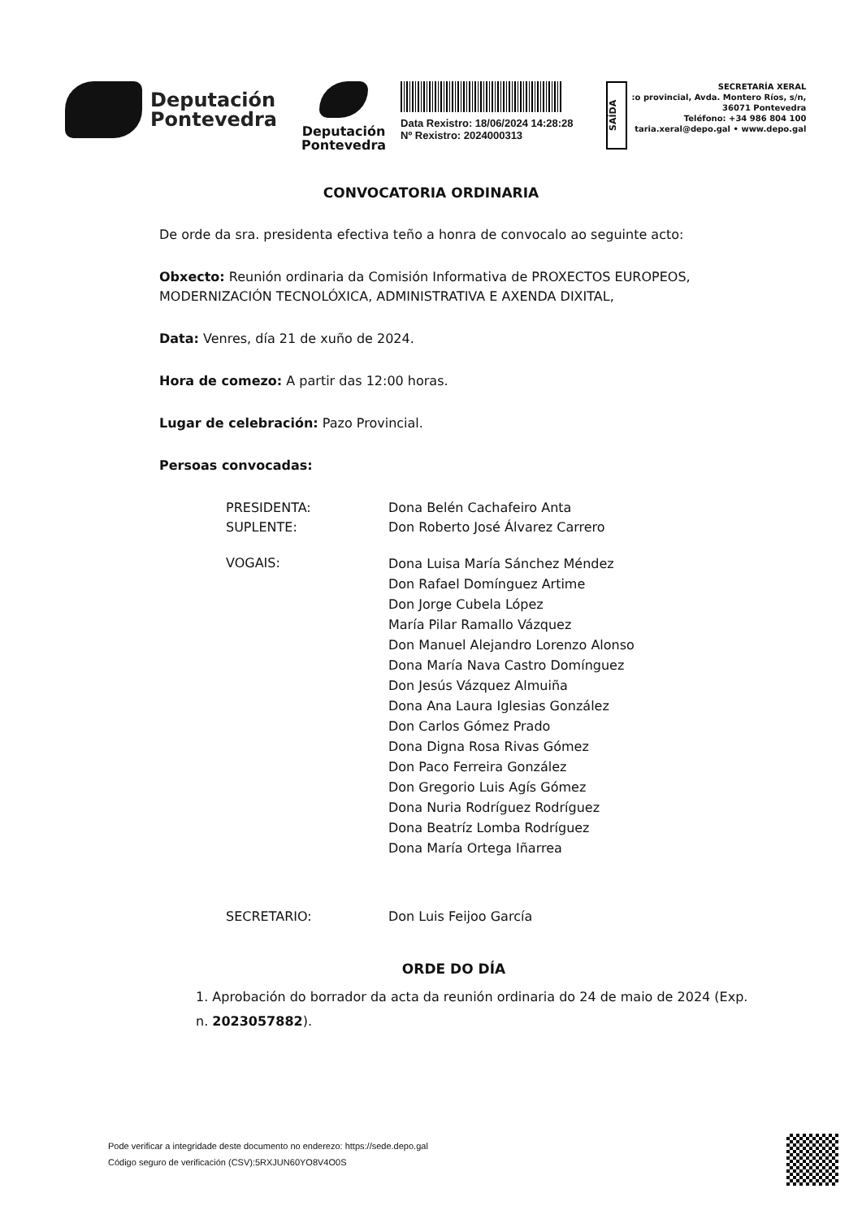Deputación
Pontevedra
Deputación
Pontevedra
Data Rexistro: 18/06/2024 14:28:28
Nº Rexistro: 2024000313
SAÍDA
SECRETARÍA XERAL
:o provincial, Avda. Montero Ríos, s/n,
36071 Pontevedra
Teléfono: +34 986 804 100
taria.xeral@depo.gal • www.depo.gal
CONVOCATORIA ORDINARIA
De orde da sra. presidenta efectiva teño a honra de convocalo ao seguinte acto:
Obxecto: Reunión ordinaria da Comisión Informativa de PROXECTOS EUROPEOS, MODERNIZACIÓN TECNOLÓXICA, ADMINISTRATIVA E AXENDA DIXITAL,
Data: Venres, día 21 de xuño de 2024.
Hora de comezo: A partir das 12:00 horas.
Lugar de celebración: Pazo Provincial.
Persoas convocadas:
PRESIDENTA: Dona Belén Cachafeiro Anta
SUPLENTE: Don Roberto José Álvarez Carrero
VOGAIS:
Dona Luisa María Sánchez Méndez
Don Rafael Domínguez Artime
Don Jorge Cubela López
María Pilar Ramallo Vázquez
Don Manuel Alejandro Lorenzo Alonso
Dona María Nava Castro Domínguez
Don Jesús Vázquez Almuiña
Dona Ana Laura Iglesias González
Don Carlos Gómez Prado
Dona Digna Rosa Rivas Gómez
Don Paco Ferreira González
Don Gregorio Luis Agís Gómez
Dona Nuria Rodríguez Rodríguez
Dona Beatríz Lomba Rodríguez
Dona María Ortega Iñarrea
SECRETARIO: Don Luis Feijoo García
ORDE DO DÍA
1. Aprobación do borrador da acta da reunión ordinaria do 24 de maio de 2024 (Exp. n. 2023057882).
Pode verificar a integridade deste documento no enderezo: https://sede.depo.gal
Código seguro de verificación (CSV):5RXJUN60YO8V4O0S